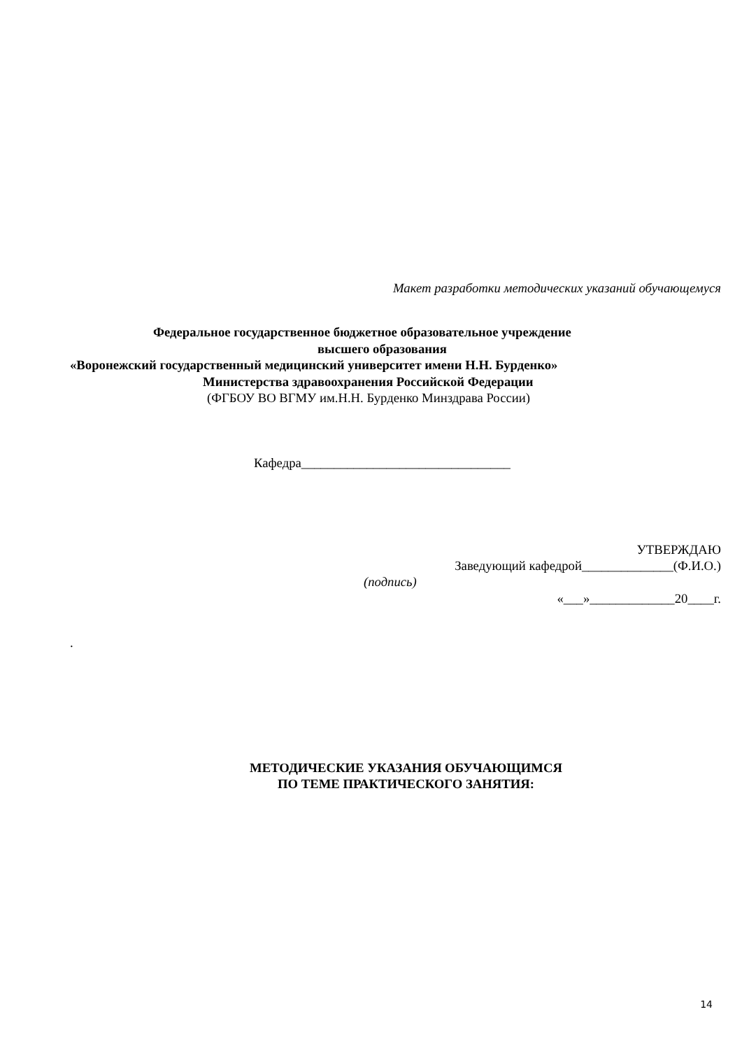Макет разработки методических указаний обучающемуся
Федеральное государственное бюджетное образовательное учреждение
высшего образования
«Воронежский государственный медицинский университет имени Н.Н. Бурденко»
Министерства здравоохранения Российской Федерации
(ФГБОУ ВО ВГМУ им.Н.Н. Бурденко Минздрава России)
Кафедра________________________________
УТВЕРЖДАЮ
Заведующий кафедрой______________(Ф.И.О.)
(подпись)
«___»_____________20____г.
.
МЕТОДИЧЕСКИЕ УКАЗАНИЯ ОБУЧАЮЩИМСЯ
ПО ТЕМЕ ПРАКТИЧЕСКОГО ЗАНЯТИЯ:
14